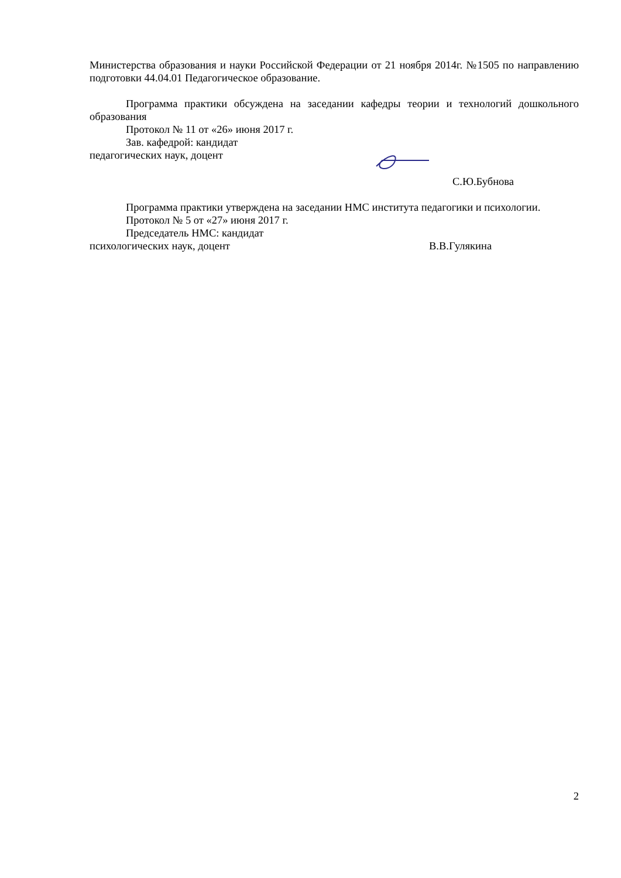Министерства образования и науки Российской Федерации от 21 ноября 2014г. №1505 по направлению подготовки 44.04.01 Педагогическое образование.
Программа практики обсуждена на заседании кафедры теории и технологий дошкольного образования
Протокол № 11 от «26» июня 2017 г.
Зав. кафедрой: кандидат
педагогических наук, доцент
С.Ю.Бубнова
Программа практики утверждена на заседании НМС института педагогики и психологии.
Протокол № 5 от «27» июня 2017 г.
Председатель НМС: кандидат
психологических наук, доцент В.В.Гулякина
2